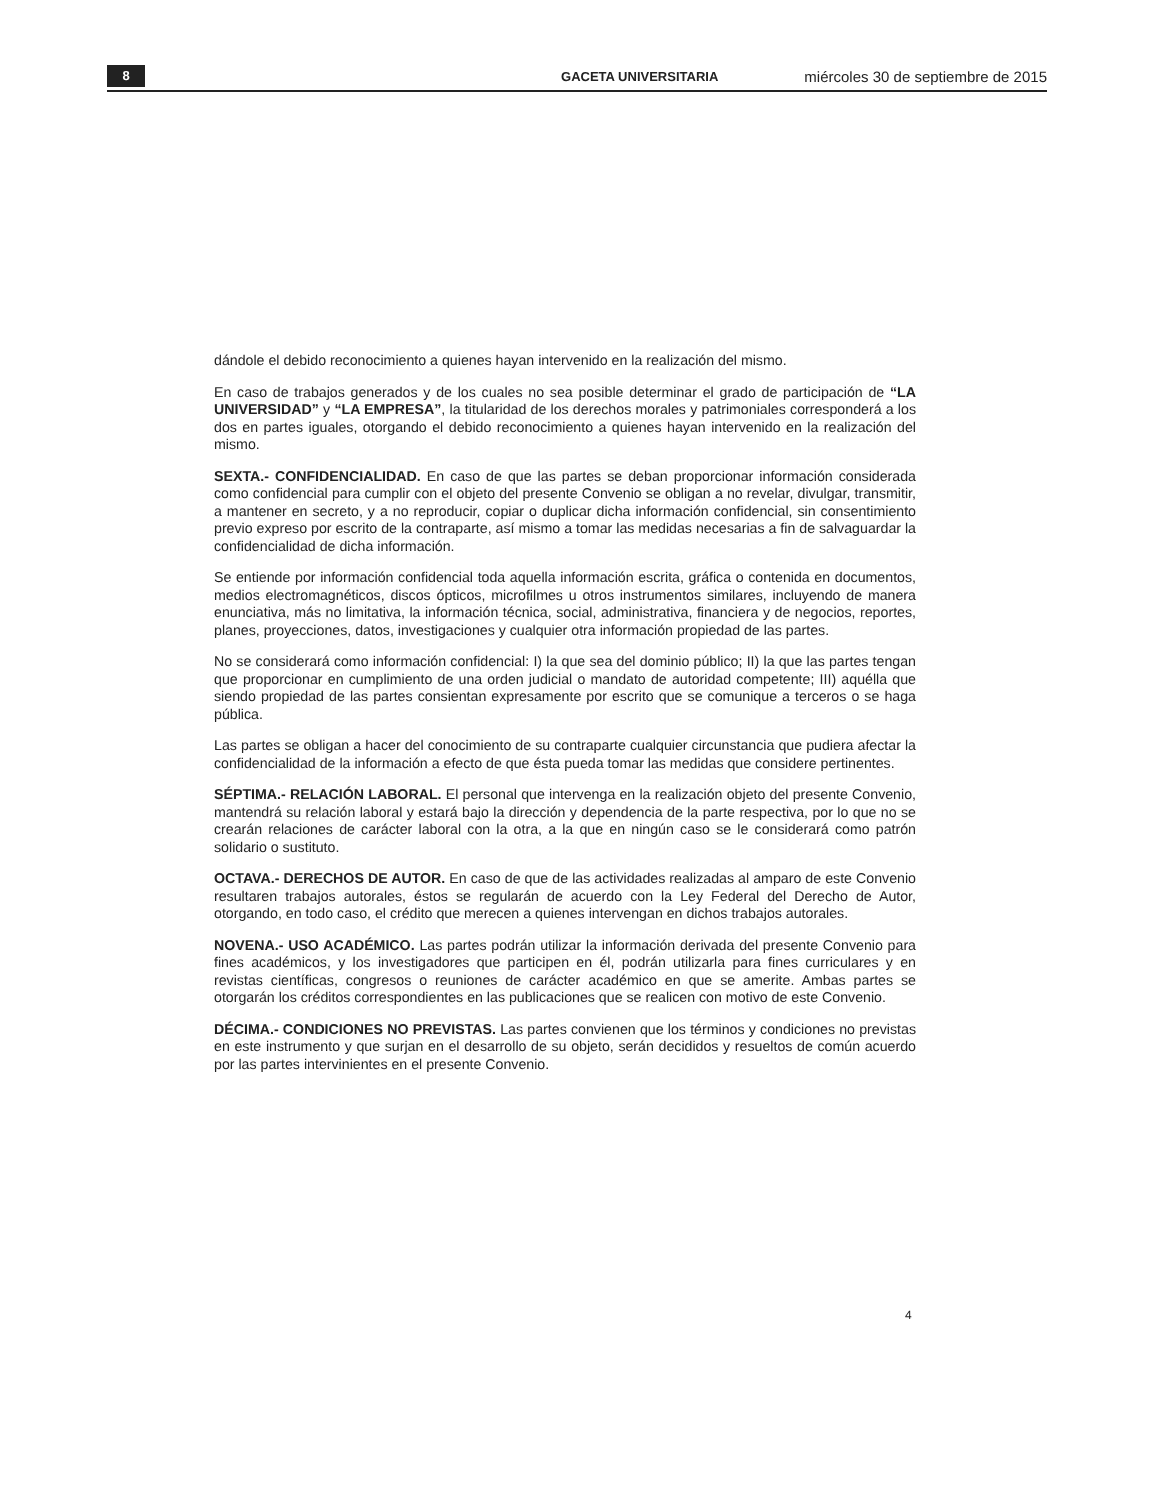8 GACETA UNIVERSITARIA miércoles 30 de septiembre de 2015
dándole el debido reconocimiento a quienes hayan intervenido en la realización del mismo.
En caso de trabajos generados y de los cuales no sea posible determinar el grado de participación de “LA UNIVERSIDAD” y “LA EMPRESA”, la titularidad de los derechos morales y patrimoniales corresponderá a los dos en partes iguales, otorgando el debido reconocimiento a quienes hayan intervenido en la realización del mismo.
SEXTA.- CONFIDENCIALIDAD. En caso de que las partes se deban proporcionar información considerada como confidencial para cumplir con el objeto del presente Convenio se obligan a no revelar, divulgar, transmitir, a mantener en secreto, y a no reproducir, copiar o duplicar dicha información confidencial, sin consentimiento previo expreso por escrito de la contraparte, así mismo a tomar las medidas necesarias a fin de salvaguardar la confidencialidad de dicha información.
Se entiende por información confidencial toda aquella información escrita, gráfica o contenida en documentos, medios electromagnéticos, discos ópticos, microfilmes u otros instrumentos similares, incluyendo de manera enunciativa, más no limitativa, la información técnica, social, administrativa, financiera y de negocios, reportes, planes, proyecciones, datos, investigaciones y cualquier otra información propiedad de las partes.
No se considerará como información confidencial: I) la que sea del dominio público; II) la que las partes tengan que proporcionar en cumplimiento de una orden judicial o mandato de autoridad competente; III) aquélla que siendo propiedad de las partes consientan expresamente por escrito que se comunique a terceros o se haga pública.
Las partes se obligan a hacer del conocimiento de su contraparte cualquier circunstancia que pudiera afectar la confidencialidad de la información a efecto de que ésta pueda tomar las medidas que considere pertinentes.
SÉPTIMA.- RELACIÓN LABORAL. El personal que intervenga en la realización objeto del presente Convenio, mantendrá su relación laboral y estará bajo la dirección y dependencia de la parte respectiva, por lo que no se crearán relaciones de carácter laboral con la otra, a la que en ningún caso se le considerará como patrón solidario o sustituto.
OCTAVA.- DERECHOS DE AUTOR. En caso de que de las actividades realizadas al amparo de este Convenio resultaren trabajos autorales, éstos se regularán de acuerdo con la Ley Federal del Derecho de Autor, otorgando, en todo caso, el crédito que merecen a quienes intervengan en dichos trabajos autorales.
NOVENA.- USO ACADÉMICO. Las partes podrán utilizar la información derivada del presente Convenio para fines académicos, y los investigadores que participen en él, podrán utilizarla para fines curriculares y en revistas científicas, congresos o reuniones de carácter académico en que se amerite. Ambas partes se otorgarán los créditos correspondientes en las publicaciones que se realicen con motivo de este Convenio.
DÉCIMA.- CONDICIONES NO PREVISTAS. Las partes convienen que los términos y condiciones no previstas en este instrumento y que surjan en el desarrollo de su objeto, serán decididos y resueltos de común acuerdo por las partes intervinientes en el presente Convenio.
4